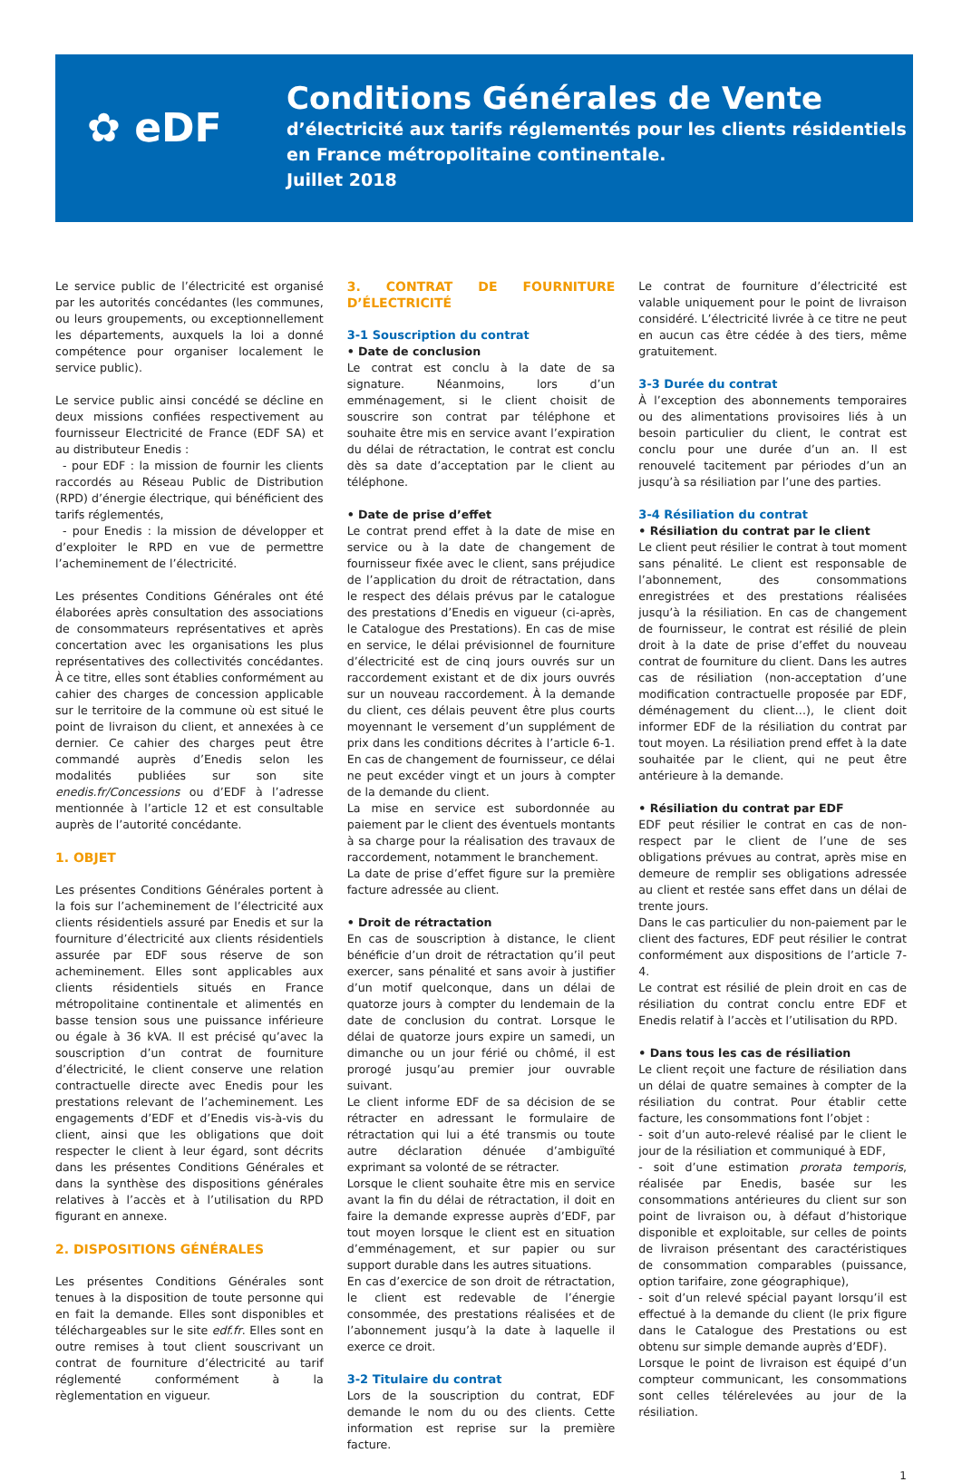✿ eDF
Conditions Générales de Vente
d’électricité aux tarifs réglementés pour les clients résidentiels
en France métropolitaine continentale.
Juillet 2018
Le service public de l’électricité est organisé par les autorités concédantes (les communes, ou leurs groupements, ou exceptionnellement les départements, auxquels la loi a donné compétence pour organiser localement le service public).
Le service public ainsi concédé se décline en deux missions confiées respectivement au fournisseur Electricité de France (EDF SA) et au distributeur Enedis :
- pour EDF : la mission de fournir les clients raccordés au Réseau Public de Distribution (RPD) d’énergie électrique, qui bénéficient des tarifs réglementés,
- pour Enedis : la mission de développer et d’exploiter le RPD en vue de permettre l’acheminement de l’électricité.
Les présentes Conditions Générales ont été élaborées après consultation des associations de consommateurs représentatives et après concertation avec les organisations les plus représentatives des collectivités concédantes. À ce titre, elles sont établies conformément au cahier des charges de concession applicable sur le territoire de la commune où est situé le point de livraison du client, et annexées à ce dernier. Ce cahier des charges peut être commandé auprès d’Enedis selon les modalités publiées sur son site enedis.fr/Concessions ou d’EDF à l’adresse mentionnée à l’article 12 et est consultable auprès de l’autorité concédante.
1. OBJET
Les présentes Conditions Générales portent à la fois sur l’acheminement de l’électricité aux clients résidentiels assuré par Enedis et sur la fourniture d’électricité aux clients résidentiels assurée par EDF sous réserve de son acheminement. Elles sont applicables aux clients résidentiels situés en France métropolitaine continentale et alimentés en basse tension sous une puissance inférieure ou égale à 36 kVA. Il est précisé qu’avec la souscription d’un contrat de fourniture d’électricité, le client conserve une relation contractuelle directe avec Enedis pour les prestations relevant de l’acheminement. Les engagements d’EDF et d’Enedis vis-à-vis du client, ainsi que les obligations que doit respecter le client à leur égard, sont décrits dans les présentes Conditions Générales et dans la synthèse des dispositions générales relatives à l’accès et à l’utilisation du RPD figurant en annexe.
2. DISPOSITIONS GÉNÉRALES
Les présentes Conditions Générales sont tenues à la disposition de toute personne qui en fait la demande. Elles sont disponibles et téléchargeables sur le site edf.fr. Elles sont en outre remises à tout client souscrivant un contrat de fourniture d’électricité au tarif réglementé conformément à la règlementation en vigueur.
3. CONTRAT DE FOURNITURE D’ÉLECTRICITÉ
3-1 Souscription du contrat
• Date de conclusion
Le contrat est conclu à la date de sa signature. Néanmoins, lors d’un emménagement, si le client choisit de souscrire son contrat par téléphone et souhaite être mis en service avant l’expiration du délai de rétractation, le contrat est conclu dès sa date d’acceptation par le client au téléphone.
• Date de prise d’effet
Le contrat prend effet à la date de mise en service ou à la date de changement de fournisseur fixée avec le client, sans préjudice de l’application du droit de rétractation, dans le respect des délais prévus par le catalogue des prestations d’Enedis en vigueur (ci-après, le Catalogue des Prestations). En cas de mise en service, le délai prévisionnel de fourniture d’électricité est de cinq jours ouvrés sur un raccordement existant et de dix jours ouvrés sur un nouveau raccordement. À la demande du client, ces délais peuvent être plus courts moyennant le versement d’un supplément de prix dans les conditions décrites à l’article 6-1. En cas de changement de fournisseur, ce délai ne peut excéder vingt et un jours à compter de la demande du client.
La mise en service est subordonnée au paiement par le client des éventuels montants à sa charge pour la réalisation des travaux de raccordement, notamment le branchement.
La date de prise d’effet figure sur la première facture adressée au client.
• Droit de rétractation
En cas de souscription à distance, le client bénéficie d’un droit de rétractation qu’il peut exercer, sans pénalité et sans avoir à justifier d’un motif quelconque, dans un délai de quatorze jours à compter du lendemain de la date de conclusion du contrat. Lorsque le délai de quatorze jours expire un samedi, un dimanche ou un jour férié ou chômé, il est prorogé jusqu’au premier jour ouvrable suivant.
Le client informe EDF de sa décision de se rétracter en adressant le formulaire de rétractation qui lui a été transmis ou toute autre déclaration dénuée d’ambiguïté exprimant sa volonté de se rétracter.
Lorsque le client souhaite être mis en service avant la fin du délai de rétractation, il doit en faire la demande expresse auprès d’EDF, par tout moyen lorsque le client est en situation d’emménagement, et sur papier ou sur support durable dans les autres situations.
En cas d’exercice de son droit de rétractation, le client est redevable de l’énergie consommée, des prestations réalisées et de l’abonnement jusqu’à la date à laquelle il exerce ce droit.
3-2 Titulaire du contrat
Lors de la souscription du contrat, EDF demande le nom du ou des clients. Cette information est reprise sur la première facture.
Le contrat de fourniture d’électricité est valable uniquement pour le point de livraison considéré. L’électricité livrée à ce titre ne peut en aucun cas être cédée à des tiers, même gratuitement.
3-3 Durée du contrat
À l’exception des abonnements temporaires ou des alimentations provisoires liés à un besoin particulier du client, le contrat est conclu pour une durée d’un an. Il est renouvelé tacitement par périodes d’un an jusqu’à sa résiliation par l’une des parties.
3-4 Résiliation du contrat
• Résiliation du contrat par le client
Le client peut résilier le contrat à tout moment sans pénalité. Le client est responsable de l’abonnement, des consommations enregistrées et des prestations réalisées jusqu’à la résiliation. En cas de changement de fournisseur, le contrat est résilié de plein droit à la date de prise d’effet du nouveau contrat de fourniture du client. Dans les autres cas de résiliation (non-acceptation d’une modification contractuelle proposée par EDF, déménagement du client…), le client doit informer EDF de la résiliation du contrat par tout moyen. La résiliation prend effet à la date souhaitée par le client, qui ne peut être antérieure à la demande.
• Résiliation du contrat par EDF
EDF peut résilier le contrat en cas de non-respect par le client de l’une de ses obligations prévues au contrat, après mise en demeure de remplir ses obligations adressée au client et restée sans effet dans un délai de trente jours.
Dans le cas particulier du non-paiement par le client des factures, EDF peut résilier le contrat conformément aux dispositions de l’article 7-4.
Le contrat est résilié de plein droit en cas de résiliation du contrat conclu entre EDF et Enedis relatif à l’accès et l’utilisation du RPD.
• Dans tous les cas de résiliation
Le client reçoit une facture de résiliation dans un délai de quatre semaines à compter de la résiliation du contrat. Pour établir cette facture, les consommations font l’objet :
- soit d’un auto-relevé réalisé par le client le jour de la résiliation et communiqué à EDF,
- soit d’une estimation prorata temporis, réalisée par Enedis, basée sur les consommations antérieures du client sur son point de livraison ou, à défaut d’historique disponible et exploitable, sur celles de points de livraison présentant des caractéristiques de consommation comparables (puissance, option tarifaire, zone géographique),
- soit d’un relevé spécial payant lorsqu’il est effectué à la demande du client (le prix figure dans le Catalogue des Prestations ou est obtenu sur simple demande auprès d’EDF).
Lorsque le point de livraison est équipé d’un compteur communicant, les consommations sont celles télérelevées au jour de la résiliation.
1